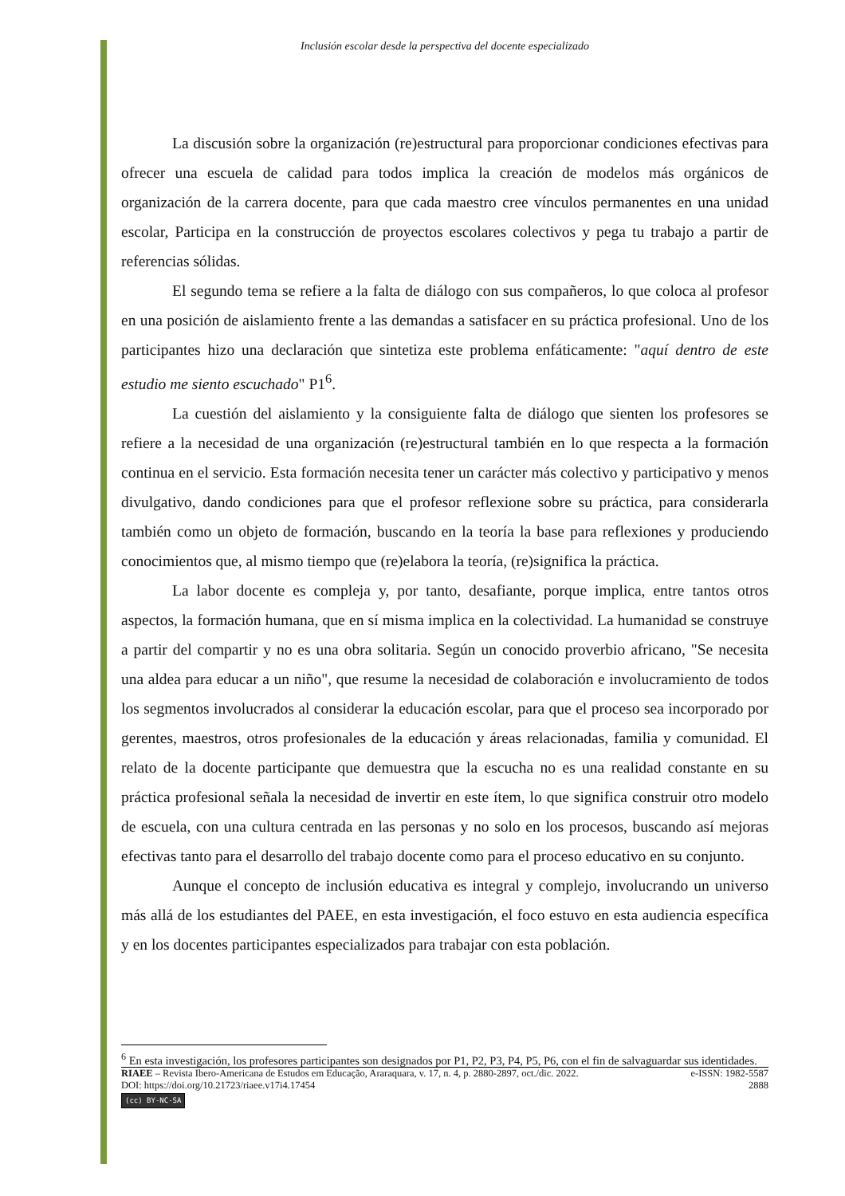Inclusión escolar desde la perspectiva del docente especializado
La discusión sobre la organización (re)estructural para proporcionar condiciones efectivas para ofrecer una escuela de calidad para todos implica la creación de modelos más orgánicos de organización de la carrera docente, para que cada maestro cree vínculos permanentes en una unidad escolar, Participa en la construcción de proyectos escolares colectivos y pega tu trabajo a partir de referencias sólidas.
El segundo tema se refiere a la falta de diálogo con sus compañeros, lo que coloca al profesor en una posición de aislamiento frente a las demandas a satisfacer en su práctica profesional. Uno de los participantes hizo una declaración que sintetiza este problema enfáticamente: "aquí dentro de este estudio me siento escuchado" P1<sup>6</sup>.
La cuestión del aislamiento y la consiguiente falta de diálogo que sienten los profesores se refiere a la necesidad de una organización (re)estructural también en lo que respecta a la formación continua en el servicio. Esta formación necesita tener un carácter más colectivo y participativo y menos divulgativo, dando condiciones para que el profesor reflexione sobre su práctica, para considerarla también como un objeto de formación, buscando en la teoría la base para reflexiones y produciendo conocimientos que, al mismo tiempo que (re)elabora la teoría, (re)significa la práctica.
La labor docente es compleja y, por tanto, desafiante, porque implica, entre tantos otros aspectos, la formación humana, que en sí misma implica en la colectividad. La humanidad se construye a partir del compartir y no es una obra solitaria. Según un conocido proverbio africano, "Se necesita una aldea para educar a un niño", que resume la necesidad de colaboración e involucramiento de todos los segmentos involucrados al considerar la educación escolar, para que el proceso sea incorporado por gerentes, maestros, otros profesionales de la educación y áreas relacionadas, familia y comunidad. El relato de la docente participante que demuestra que la escucha no es una realidad constante en su práctica profesional señala la necesidad de invertir en este ítem, lo que significa construir otro modelo de escuela, con una cultura centrada en las personas y no solo en los procesos, buscando así mejoras efectivas tanto para el desarrollo del trabajo docente como para el proceso educativo en su conjunto.
Aunque el concepto de inclusión educativa es integral y complejo, involucrando un universo más allá de los estudiantes del PAEE, en esta investigación, el foco estuvo en esta audiencia específica y en los docentes participantes especializados para trabajar con esta población.
<sup>6</sup> En esta investigación, los profesores participantes son designados por P1, P2, P3, P4, P5, P6, con el fin de salvaguardar sus identidades.
RIAEE – Revista Ibero-Americana de Estudos em Educação, Araraquara, v. 17, n. 4, p. 2880-2897, oct./dic. 2022. e-ISSN: 1982-5587
DOI: https://doi.org/10.21723/riaee.v17i4.17454 2888
(cc) BY-NC-SA